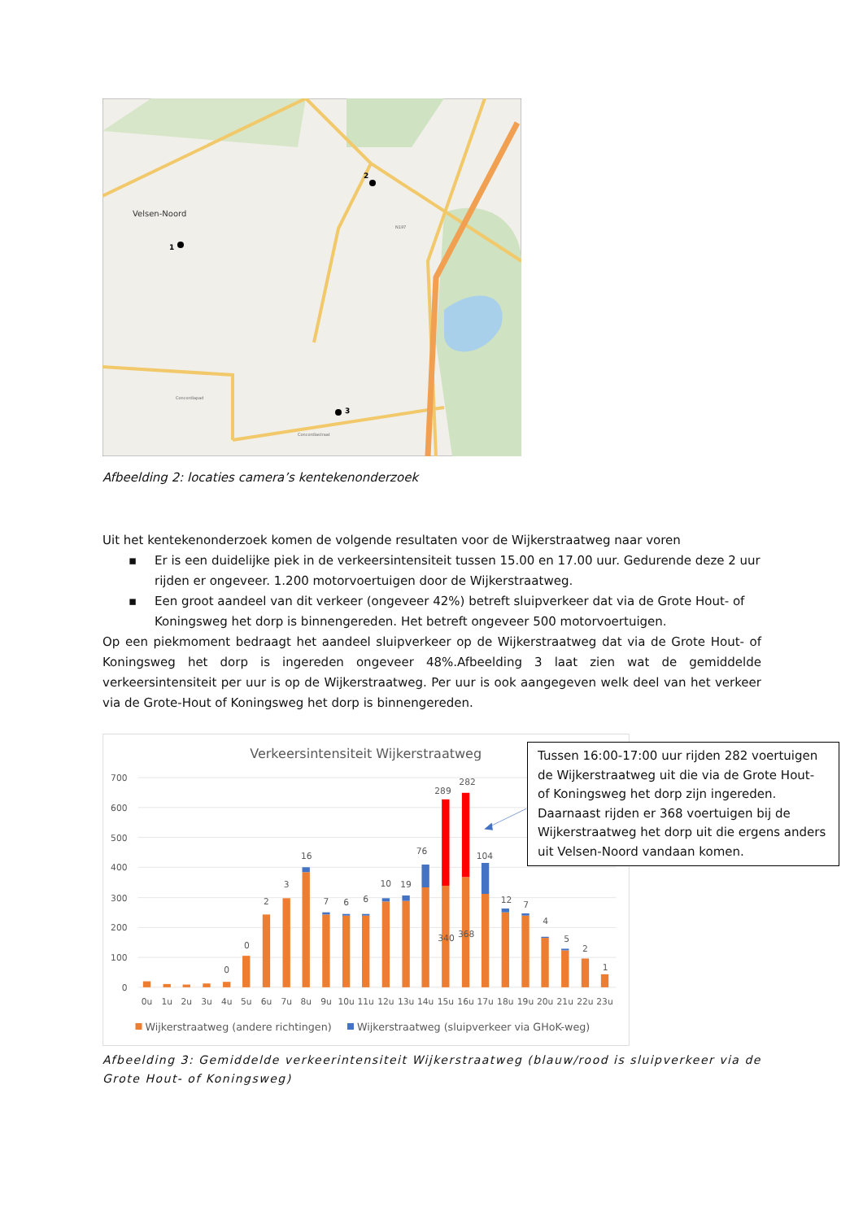Velsen-Noord
1
2
3
N197
Concordiapad
Concordiastraat
Afbeelding 2: locaties camera’s kentekenonderzoek
Uit het kentekenonderzoek komen de volgende resultaten voor de Wijkerstraatweg naar voren
▪ Er is een duidelijke piek in de verkeersintensiteit tussen 15.00 en 17.00 uur. Gedurende deze 2 uur rijden er ongeveer. 1.200 motorvoertuigen door de Wijkerstraatweg.
▪ Een groot aandeel van dit verkeer (ongeveer 42%) betreft sluipverkeer dat via de Grote Hout- of Koningsweg het dorp is binnengereden. Het betreft ongeveer 500 motorvoertuigen.
Op een piekmoment bedraagt het aandeel sluipverkeer op de Wijkerstraatweg dat via de Grote Hout- of Koningsweg het dorp is ingereden ongeveer 48%.Afbeelding 3 laat zien wat de gemiddelde verkeersintensiteit per uur is op de Wijkerstraatweg. Per uur is ook aangegeven welk deel van het verkeer via de Grote-Hout of Koningsweg het dorp is binnengereden.
Verkeersintensiteit Wijkerstraatweg
700
600
500
400
300
200
100
0
0
0
2
3
16
7
6
6
10
19
76
289
282
104
12
7
4
5
2
1
340
368
0u
1u
2u
3u
4u
5u
6u
7u
8u
9u
10u
11u
12u
13u
14u
15u
16u
17u
18u
19u
20u
21u
22u
23u
Wijkerstraatweg (andere richtingen)
Wijkerstraatweg (sluipverkeer via GHoK-weg)
Tussen 16:00-17:00 uur rijden 282 voertuigen de Wijkerstraatweg uit die via de Grote Hout- of Koningsweg het dorp zijn ingereden. Daarnaast rijden er 368 voertuigen bij de Wijkerstraatweg het dorp uit die ergens anders uit Velsen-Noord vandaan komen.
Afbeelding 3: Gemiddelde verkeerintensiteit Wijkerstraatweg (blauw/rood is sluipverkeer via de Grote Hout- of Koningsweg)